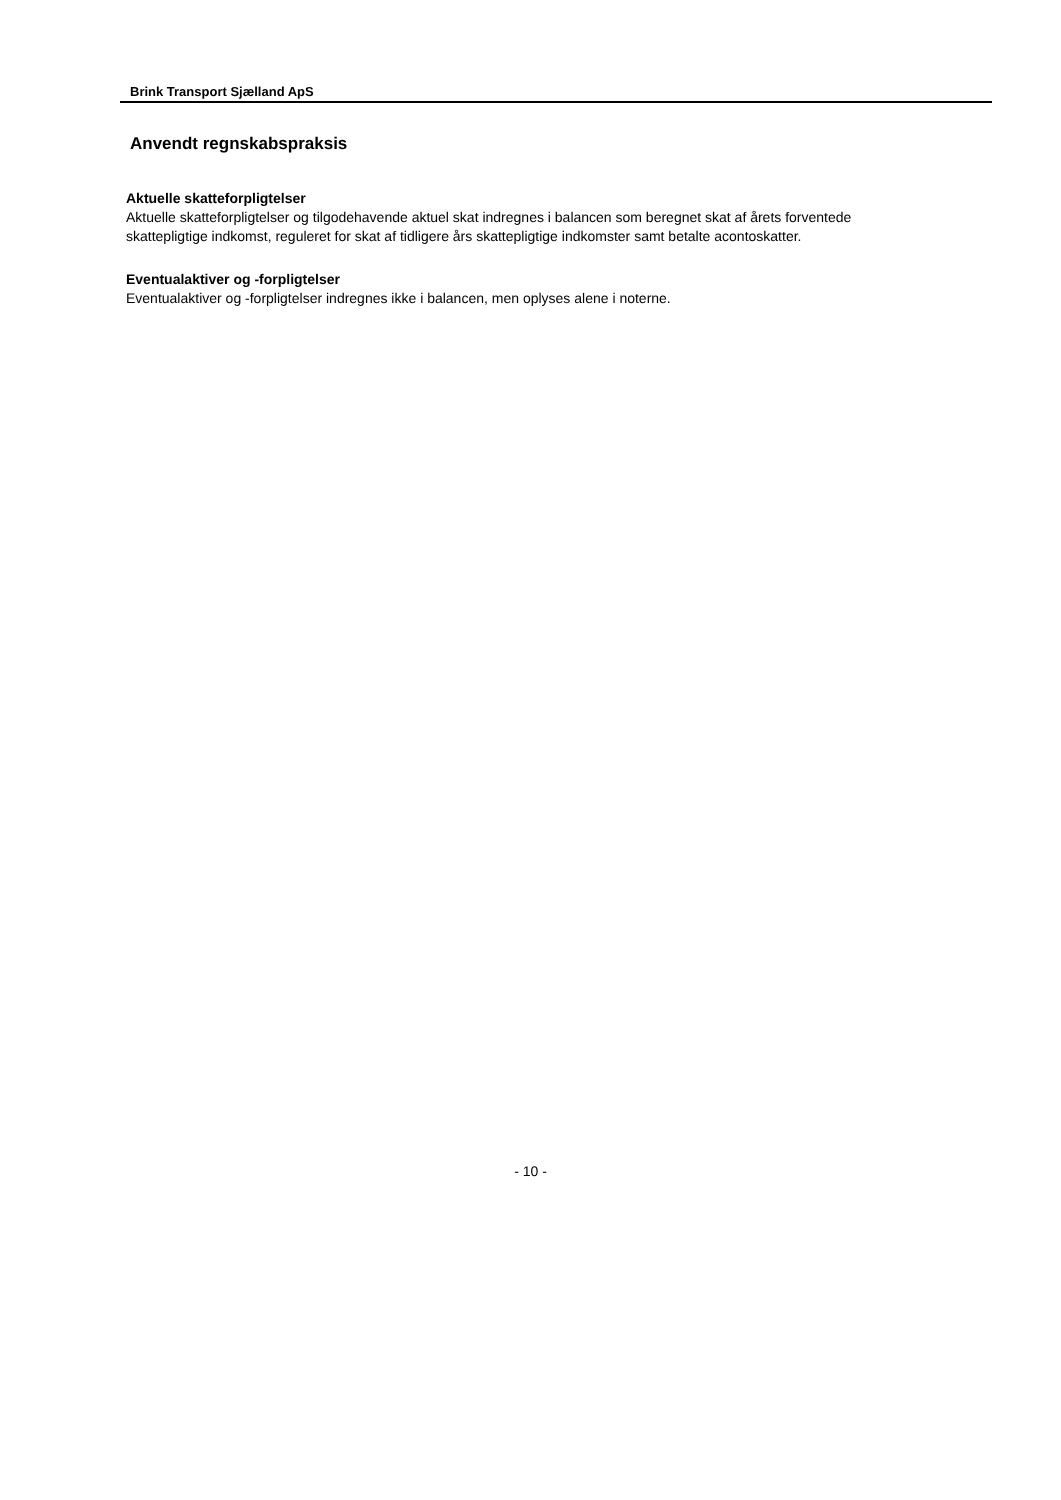Brink Transport Sjælland ApS
Anvendt regnskabspraksis
Aktuelle skatteforpligtelser
Aktuelle skatteforpligtelser og tilgodehavende aktuel skat indregnes i balancen som beregnet skat af årets forventede skattepligtige indkomst, reguleret for skat af tidligere års skattepligtige indkomster samt betalte acontoskatter.
Eventualaktiver og -forpligtelser
Eventualaktiver og -forpligtelser indregnes ikke i balancen, men oplyses alene i noterne.
- 10 -